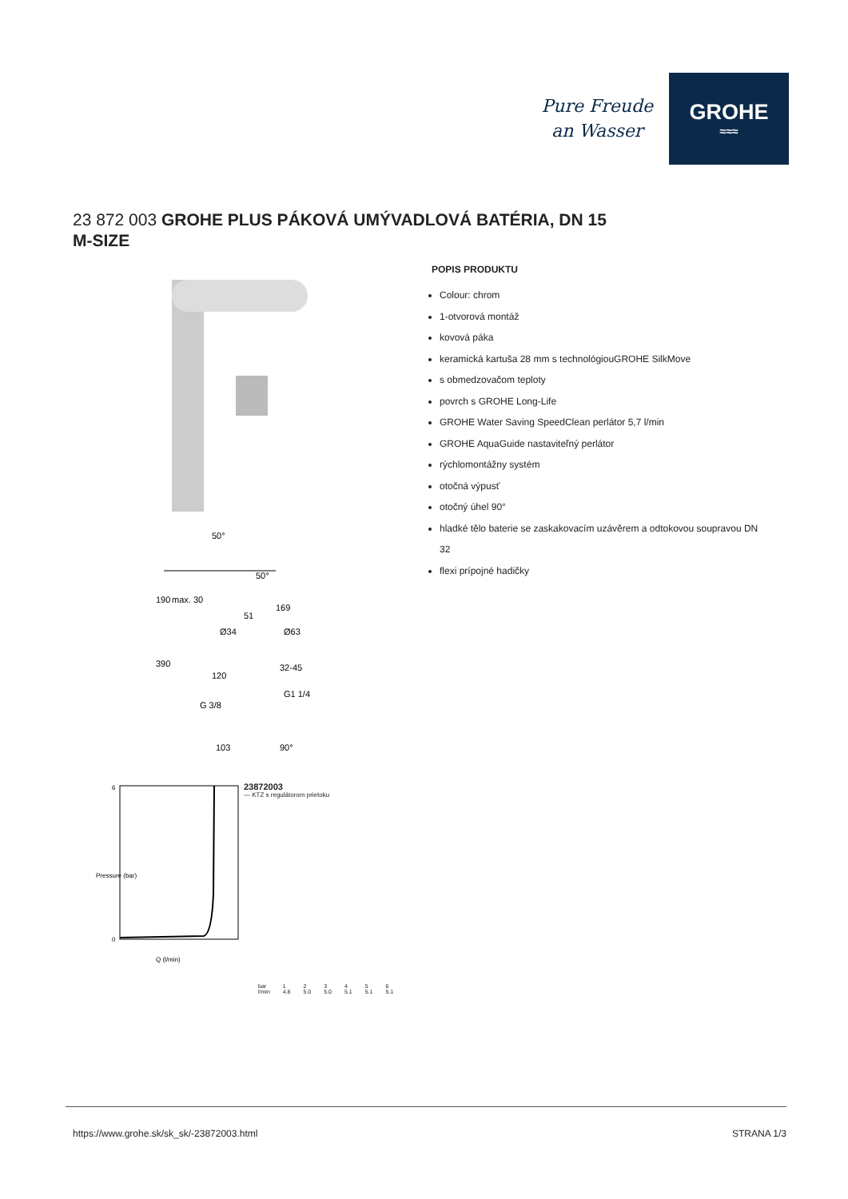Pure Freude
an Wasser
GROHE
≈≈≈
23 872 003 GROHE PLUS PÁKOVÁ UMÝVADLOVÁ BATÉRIA, DN 15
M-SIZE
50°
50°
169
190
max. 30
51
Ø34
Ø63
390
120
32-45
G1 1/4
G 3/8
103
90°
6
0
Q (l/min)
Pressure (bar)
23872003
— KTZ s regulátorom prietoku
| bar | 1 | 2 | 3 | 4 | 5 | 6 |
| l/min | 4.8 | 5.0 | 5.0 | 5.1 | 5.1 | 5.1 |
POPIS PRODUKTU
Colour: chrom
1-otvorová montáž
kovová páka
keramická kartuša 28 mm s technológiouGROHE SilkMove
s obmedzovačom teploty
povrch s GROHE Long-Life
GROHE Water Saving SpeedClean perlátor 5,7 l/min
GROHE AquaGuide nastaviteľný perlátor
rýchlomontážny systém
otočná výpusť
otočný úhel 90°
hladké tělo baterie se zaskakovacím uzávěrem a odtokovou soupravou DN 32
flexi prípojné hadičky
https://www.grohe.sk/sk_sk/-23872003.html STRANA 1/3